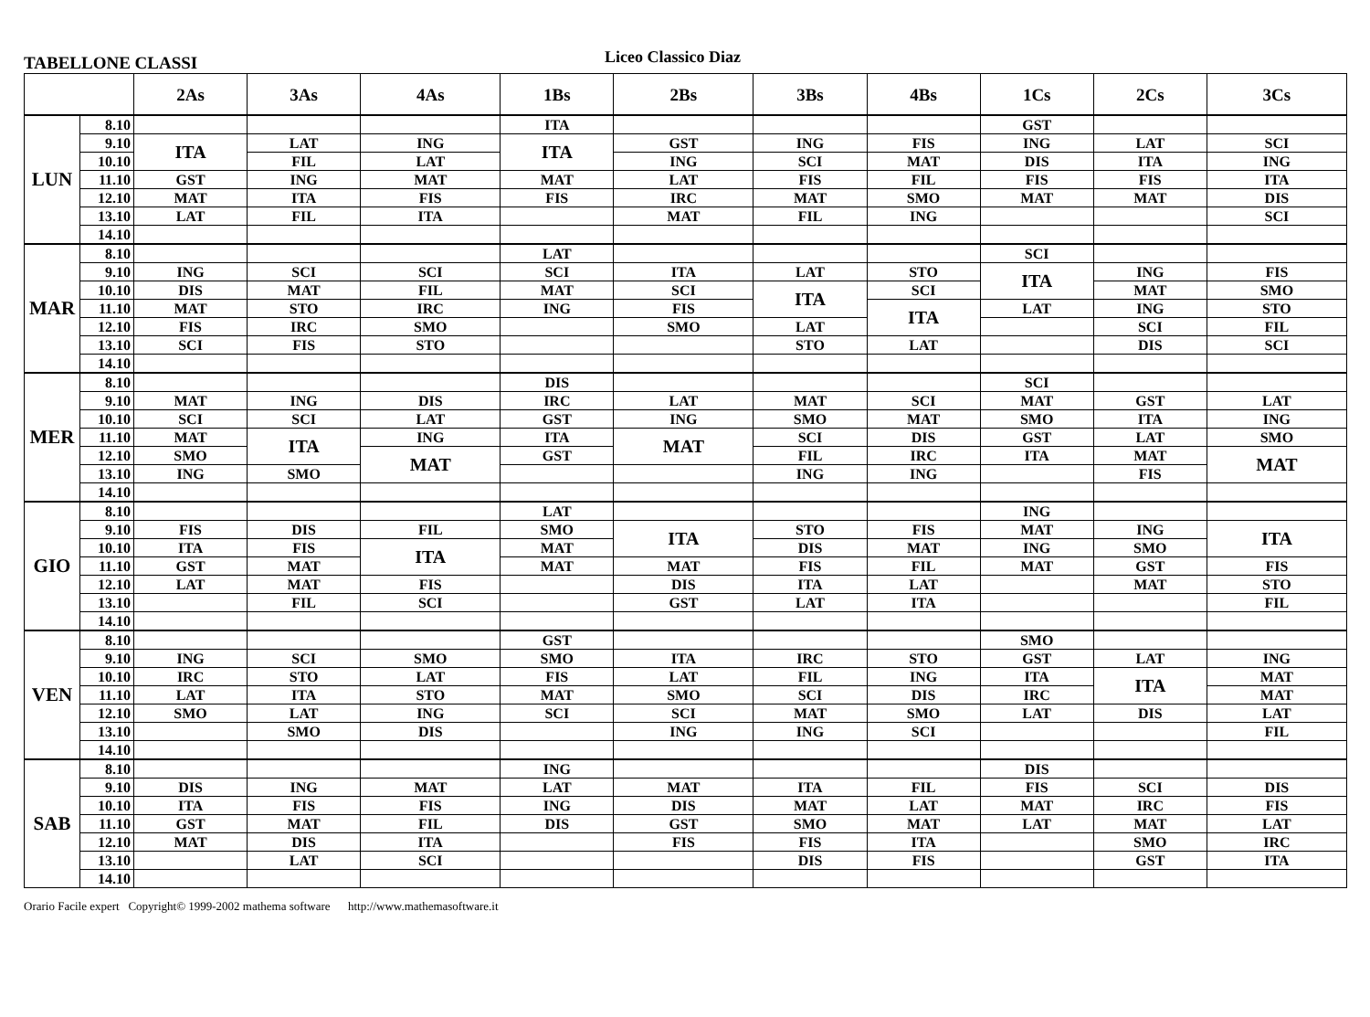TABELLONE CLASSI
Liceo Classico Diaz
| | | 2As | 3As | 4As | 1Bs | 2Bs | 3Bs | 4Bs | 1Cs | 2Cs | 3Cs |
| --- | --- | --- | --- | --- | --- | --- | --- | --- | --- | --- | --- |
| LUN | 8.10 | | | | ITA | | | | GST | | |
| | 9.10 | ITA | LAT | ING | ITA | GST | ING | FIS | ING | LAT | SCI |
| | 10.10 | | FIL | LAT | | ING | SCI | MAT | DIS | ITA | ING |
| | 11.10 | GST | ING | MAT | MAT | LAT | FIS | FIL | FIS | FIS | ITA |
| | 12.10 | MAT | ITA | FIS | FIS | IRC | MAT | SMO | MAT | MAT | DIS |
| | 13.10 | LAT | FIL | ITA | | MAT | FIL | ING | | | SCI |
| | 14.10 | | | | | | | | | | |
| MAR | 8.10 | | | | LAT | | | | SCI | | |
| | 9.10 | ING | SCI | SCI | SCI | ITA | LAT | STO | ITA | ING | FIS |
| | 10.10 | DIS | MAT | FIL | MAT | SCI | ITA | SCI | | MAT | SMO |
| | 11.10 | MAT | STO | IRC | ING | FIS | | ITA | LAT | ING | STO |
| | 12.10 | FIS | IRC | SMO | | SMO | LAT | | | SCI | FIL |
| | 13.10 | SCI | FIS | STO | | | STO | LAT | | DIS | SCI |
| | 14.10 | | | | | | | | | | |
| MER | 8.10 | | | | DIS | | | | SCI | | |
| | 9.10 | MAT | ING | DIS | IRC | LAT | MAT | SCI | MAT | GST | LAT |
| | 10.10 | SCI | SCI | LAT | GST | ING | SMO | MAT | SMO | ITA | ING |
| | 11.10 | MAT | ITA | ING | ITA | MAT | SCI | DIS | GST | LAT | SMO |
| | 12.10 | SMO | | MAT | GST | | FIL | IRC | ITA | MAT | MAT |
| | 13.10 | ING | SMO | | | | ING | ING | | FIS | |
| | 14.10 | | | | | | | | | | |
| GIO | 8.10 | | | | LAT | | | | ING | | |
| | 9.10 | FIS | DIS | FIL | SMO | ITA | STO | FIS | MAT | ING | ITA |
| | 10.10 | ITA | FIS | ITA | MAT | | DIS | MAT | ING | SMO | |
| | 11.10 | GST | MAT | | MAT | MAT | FIS | FIL | MAT | GST | FIS |
| | 12.10 | LAT | MAT | FIS | | DIS | ITA | LAT | | MAT | STO |
| | 13.10 | | FIL | SCI | | GST | LAT | ITA | | | FIL |
| | 14.10 | | | | | | | | | | |
| VEN | 8.10 | | | | GST | | | | SMO | | |
| | 9.10 | ING | SCI | SMO | SMO | ITA | IRC | STO | GST | LAT | ING |
| | 10.10 | IRC | STO | LAT | FIS | LAT | FIL | ING | ITA | ITA | MAT |
| | 11.10 | LAT | ITA | STO | MAT | SMO | SCI | DIS | IRC | | MAT |
| | 12.10 | SMO | LAT | ING | SCI | SCI | MAT | SMO | LAT | DIS | LAT |
| | 13.10 | | SMO | DIS | | ING | ING | SCI | | | FIL |
| | 14.10 | | | | | | | | | | |
| SAB | 8.10 | | | | ING | | | | DIS | | |
| | 9.10 | DIS | ING | MAT | LAT | MAT | ITA | FIL | FIS | SCI | DIS |
| | 10.10 | ITA | FIS | FIS | ING | DIS | MAT | LAT | MAT | IRC | FIS |
| | 11.10 | GST | MAT | FIL | DIS | GST | SMO | MAT | LAT | MAT | LAT |
| | 12.10 | MAT | DIS | ITA | | FIS | FIS | ITA | | SMO | IRC |
| | 13.10 | | LAT | SCI | | | DIS | FIS | | GST | ITA |
| | 14.10 | | | | | | | | | | |
Orario Facile expert Copyright© 1999-2002 mathema software http://www.mathemasoftware.it